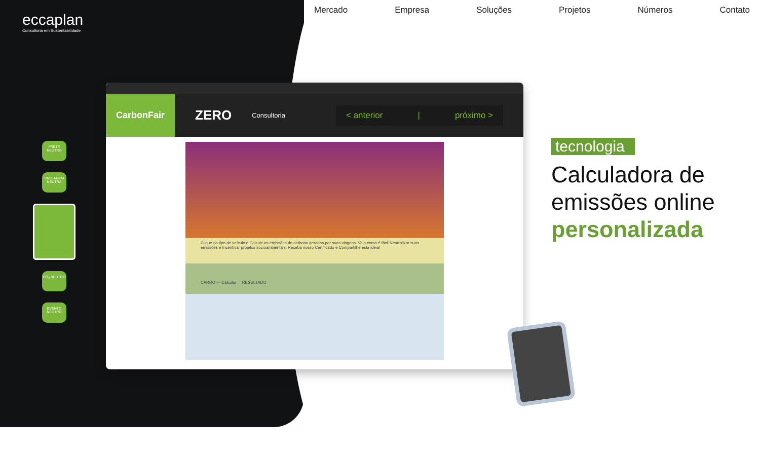eccaplan
Consultoria em Sustentabilidade
Mercado Empresa Soluções Projetos Números Contato
FRETE NEUTRO
PASSAGEM NEUTRA
CO₂ NEUTRO
EVENTO NEUTRO
CarbonFair
ZERO
Consultoria
< anterior | próximo >
Clique no tipo de veículo e Calcule as emissões de carbono geradas por suas viagens. Veja como é fácil Neutralizar suas emissões e Incentivar projetos socioambientais. Receba nosso Certificado e Compartilhe esta idéia!
CARRO — Calcular RESULTADO
tecnologia
Calculadora de emissões online personalizada